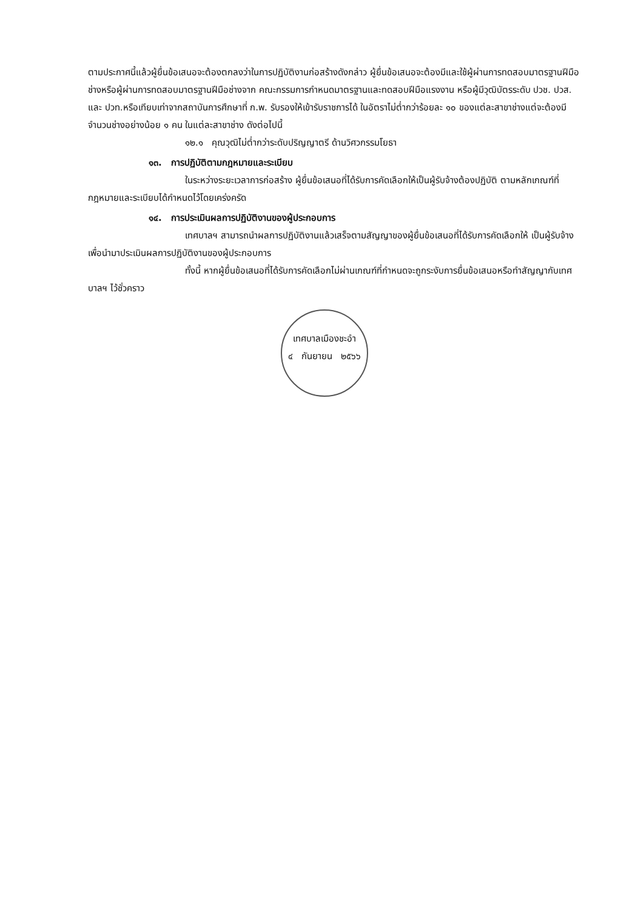ตามประกาศนี้แล้วผู้ยื่นข้อเสนอจะต้องตกลงว่าในการปฏิบัติงานก่อสร้างดังกล่าว ผู้ยื่นข้อเสนอจะต้องมีและใช้ผู้ผ่านการทดสอบมาตรฐานฝีมือช่างหรือผู้ผ่านการทดสอบมาตรฐานฝีมือช่างจาก คณะกรรมการกำหนดมาตรฐานและทดสอบฝีมือแรงงาน หรือผู้มีวุฒิบัตรระดับ ปวช. ปวส. และ ปวท.หรือเทียบเท่าจากสถาบันการศึกษาที่ ก.พ. รับรองให้เข้ารับราชการได้ ในอัตราไม่ต่ำกว่าร้อยละ ๑๐ ของแต่ละสาขาช่างแต่จะต้องมีจำนวนช่างอย่างน้อย ๑ คน ในแต่ละสาขาช่าง ดังต่อไปนี้
๑๒.๑ คุณวุฒิไม่ต่ำกว่าระดับปริญญาตรี ด้านวิศวกรรมโยธา
๑๓. การปฏิบัติตามกฎหมายและระเบียบ
ในระหว่างระยะเวลาการก่อสร้าง ผู้ยื่นข้อเสนอที่ได้รับการคัดเลือกให้เป็นผู้รับจ้างต้องปฏิบัติ ตามหลักเกณฑ์ที่กฎหมายและระเบียบได้กำหนดไว้โดยเคร่งครัด
๑๔. การประเมินผลการปฏิบัติงานของผู้ประกอบการ
เทศบาลฯ สามารถนำผลการปฏิบัติงานแล้วเสร็จตามสัญญาของผู้ยื่นข้อเสนอที่ได้รับการคัดเลือกให้ เป็นผู้รับจ้างเพื่อนำมาประเมินผลการปฏิบัติงานของผู้ประกอบการ
ทั้งนี้ หากผู้ยื่นข้อเสนอที่ได้รับการคัดเลือกไม่ผ่านเกณฑ์ที่กำหนดจะถูกระงับการยื่นข้อเสนอหรือทำสัญญากับเทศบาลฯ ไว้ชั่วคราว
เทศบาลเมืองชะอำ
๔ กันยายน ๒๕๖๖